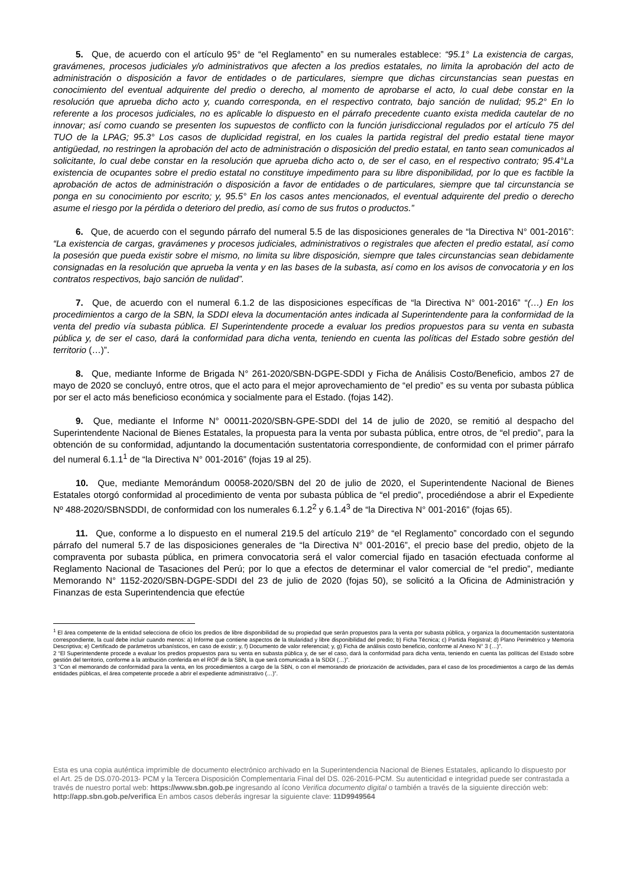5. Que, de acuerdo con el artículo 95° de “el Reglamento” en su numerales establece: “95.1° La existencia de cargas, gravámenes, procesos judiciales y/o administrativos que afecten a los predios estatales, no limita la aprobación del acto de administración o disposición a favor de entidades o de particulares, siempre que dichas circunstancias sean puestas en conocimiento del eventual adquirente del predio o derecho, al momento de aprobarse el acto, lo cual debe constar en la resolución que aprueba dicho acto y, cuando corresponda, en el respectivo contrato, bajo sanción de nulidad; 95.2° En lo referente a los procesos judiciales, no es aplicable lo dispuesto en el párrafo precedente cuanto exista medida cautelar de no innovar; así como cuando se presenten los supuestos de conflicto con la función jurisdiccional regulados por el artículo 75 del TUO de la LPAG; 95.3° Los casos de duplicidad registral, en los cuales la partida registral del predio estatal tiene mayor antigüedad, no restringen la aprobación del acto de administración o disposición del predio estatal, en tanto sean comunicados al solicitante, lo cual debe constar en la resolución que aprueba dicho acto o, de ser el caso, en el respectivo contrato; 95.4°La existencia de ocupantes sobre el predio estatal no constituye impedimento para su libre disponibilidad, por lo que es factible la aprobación de actos de administración o disposición a favor de entidades o de particulares, siempre que tal circunstancia se ponga en su conocimiento por escrito; y, 95.5° En los casos antes mencionados, el eventual adquirente del predio o derecho asume el riesgo por la pérdida o deterioro del predio, así como de sus frutos o productos.”
6. Que, de acuerdo con el segundo párrafo del numeral 5.5 de las disposiciones generales de “la Directiva N° 001-2016”: “La existencia de cargas, gravámenes y procesos judiciales, administrativos o registrales que afecten el predio estatal, así como la posesión que pueda existir sobre el mismo, no limita su libre disposición, siempre que tales circunstancias sean debidamente consignadas en la resolución que aprueba la venta y en las bases de la subasta, así como en los avisos de convocatoria y en los contratos respectivos, bajo sanción de nulidad”.
7. Que, de acuerdo con el numeral 6.1.2 de las disposiciones específicas de “la Directiva N° 001-2016” “(…) En los procedimientos a cargo de la SBN, la SDDI eleva la documentación antes indicada al Superintendente para la conformidad de la venta del predio vía subasta pública. El Superintendente procede a evaluar los predios propuestos para su venta en subasta pública y, de ser el caso, dará la conformidad para dicha venta, teniendo en cuenta las políticas del Estado sobre gestión del territorio (…)”.
8. Que, mediante Informe de Brigada N° 261-2020/SBN-DGPE-SDDI y Ficha de Análisis Costo/Beneficio, ambos 27 de mayo de 2020 se concluyó, entre otros, que el acto para el mejor aprovechamiento de “el predio” es su venta por subasta pública por ser el acto más beneficioso económica y socialmente para el Estado. (fojas 142).
9. Que, mediante el Informe N° 00011-2020/SBN-GPE-SDDI del 14 de julio de 2020, se remitió al despacho del Superintendente Nacional de Bienes Estatales, la propuesta para la venta por subasta pública, entre otros, de “el predio”, para la obtención de su conformidad, adjuntando la documentación sustentatoria correspondiente, de conformidad con el primer párrafo del numeral 6.1.1<sup>1</sup> de “la Directiva N° 001-2016” (fojas 19 al 25).
10. Que, mediante Memorándum 00058-2020/SBN del 20 de julio de 2020, el Superintendente Nacional de Bienes Estatales otorgó conformidad al procedimiento de venta por subasta pública de “el predio”, procediéndose a abrir el Expediente Nº 488-2020/SBNSDDI, de conformidad con los numerales 6.1.2<sup>2</sup> y 6.1.4<sup>3</sup> de “la Directiva N° 001-2016” (fojas 65).
11. Que, conforme a lo dispuesto en el numeral 219.5 del artículo 219° de “el Reglamento” concordado con el segundo párrafo del numeral 5.7 de las disposiciones generales de “la Directiva N° 001-2016”, el precio base del predio, objeto de la compraventa por subasta pública, en primera convocatoria será el valor comercial fijado en tasación efectuada conforme al Reglamento Nacional de Tasaciones del Perú; por lo que a efectos de determinar el valor comercial de “el predio”, mediante Memorando N° 1152-2020/SBN-DGPE-SDDI del 23 de julio de 2020 (fojas 50), se solicitó a la Oficina de Administración y Finanzas de esta Superintendencia que efectúe
<sup>1</sup> El área competente de la entidad selecciona de oficio los predios de libre disponibilidad de su propiedad que serán propuestos para la venta por subasta pública, y organiza la documentación sustentatoria correspondiente, la cual debe incluir cuando menos: a) Informe que contiene aspectos de la titularidad y libre disponibilidad del predio; b) Ficha Técnica; c) Partida Registral; d) Plano Perimétrico y Memoria Descriptiva; e) Certificado de parámetros urbanísticos, en caso de existir; y, f) Documento de valor referencial; y, g) Ficha de análisis costo beneficio, conforme al Anexo N° 3 (…)”.
2 “El Superintendente procede a evaluar los predios propuestos para su venta en subasta pública y, de ser el caso, dará la conformidad para dicha venta, teniendo en cuenta las políticas del Estado sobre gestión del territorio, conforme a la atribución conferida en el ROF de la SBN, la que será comunicada a la SDDI (…)”.
3 “Con el memorando de conformidad para la venta, en los procedimientos a cargo de la SBN, o con el memorando de priorización de actividades, para el caso de los procedimientos a cargo de las demás entidades públicas, el área competente procede a abrir el expediente administrativo (…)”.
Esta es una copia auténtica imprimible de documento electrónico archivado en la Superintendencia Nacional de Bienes Estatales, aplicando lo dispuesto por el Art. 25 de DS.070-2013- PCM y la Tercera Disposición Complementaria Final del DS. 026-2016-PCM. Su autenticidad e integridad puede ser contrastada a través de nuestro portal web: https://www.sbn.gob.pe ingresando al ícono Verifica documento digital o también a través de la siguiente dirección web: http://app.sbn.gob.pe/verifica En ambos casos deberás ingresar la siguiente clave: 11D9949564